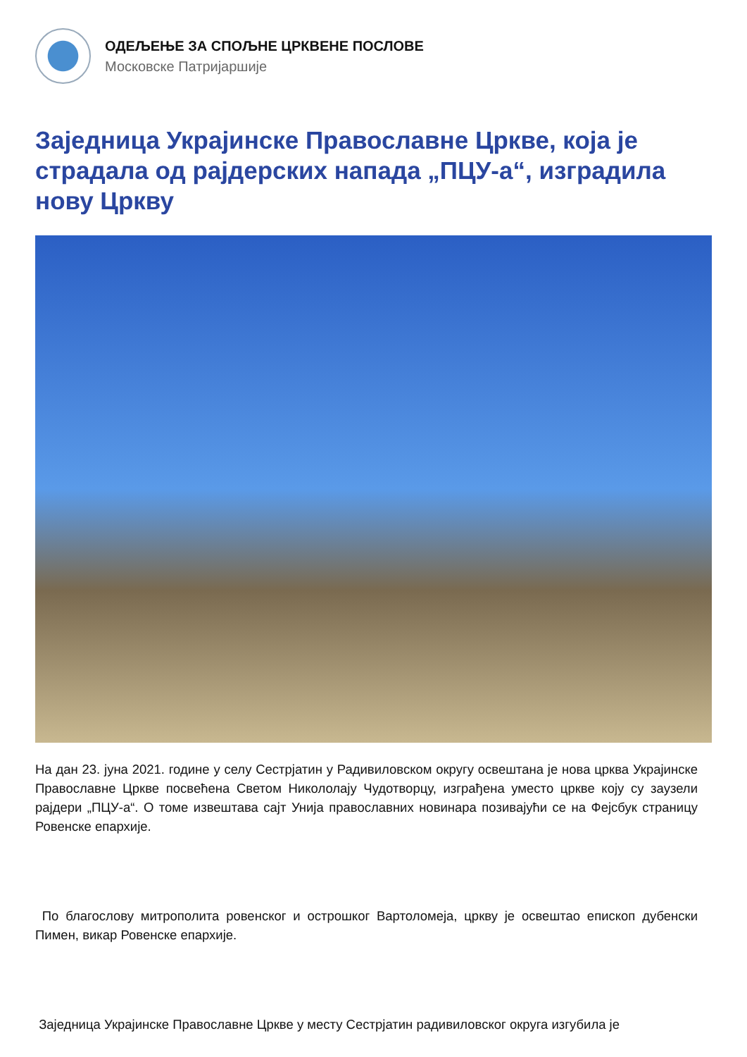ОДЕЉЕЊЕ ЗА СПОЉНЕ ЦРКВЕНЕ ПОСЛОВЕ
Московске Патријаршије
Заједница Украјинске Православне Цркве, која је страдала од рајдерских напада „ПЦУ-а“, изградила нову Цркву
На дан 23. јуна 2021. године у селу Сестрјатин у Радивиловском округу освештана је нова црква Украјинске Православне Цркве посвећена Светом Никололају Чудотворцу, изграђена уместо цркве коју су заузели рајдери „ПЦУ-а“. О томе извештава сајт Унија православних новинара позивајући се на Фејсбук страницу Ровенске епархије.
По благослову митрополита ровенског и острошког Вартоломеја, цркву је освештао епископ дубенски Пимен, викар Ровенске епархије.
Заједница Украјинске Православне Цркве у месту Сестрјатин радивиловског округа изгубила је